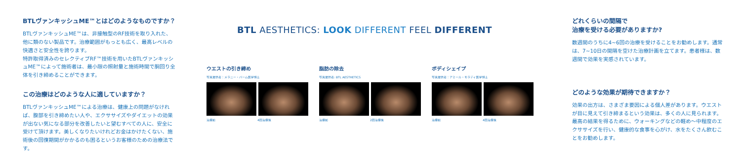BTLヴァンキッシュME™とはどのようなものですか？
BTLヴァンキッシュME™は、非接触型のRF技術を取り入れた、他に類のない製品です。治療範囲がもっとも広く、最高レベルの快適さと安全性を誇ります。
特許取得済みのセレクティブRF™技術を用いたBTLヴァンキッシュME™によって施術者は、最小限の照射量と施術時間で胴回り全体を引き締めることができます。
この治療はどのような人に適していますか？
BTLヴァンキッシュME™による治療は、健康上の問題がなければ、腹部を引き締めたい人や、エクササイズやダイエットの効果が出ない気になる部分を改善したいと望むすべての人に、安全に受けて頂けます。美しくなりたいけれどお金はかけたくない、施術後の回復期間がかかるのも困るというお客様のための治療法です。
BTL AESTHETICS: LOOK DIFFERENT FEEL DIFFERENT
ウエストの引き締め
写真提供者：メラニー・パーム医学博士
治療前 4回治療後
脂肪の除去
写真提供者: BTL AESTHETICS
治療前 2回治療後
ボディシェイプ
写真提供者：アミール・モラディ医学博士
治療前 4回治療後
どれくらいの間隔で
治療を受ける必要がありますか?
数週間のうちに4~6回の治療を受けることをお勧めします。通常は、7~10日の間隔を空けた治療計画を立てます。患者様は、数週間で効果を実感されています。
どのような効果が期待できますか？
効果の出方は、さまざま要因による個人差があります。ウエストが目に見えて引き締まるという効果は、多くの人に見られます。最高の結果を得るために、ウォーキングなどの軽め～中程度のエクササイズを行い、健康的な食事を心がけ、水をたくさん飲むことをお勧めします。